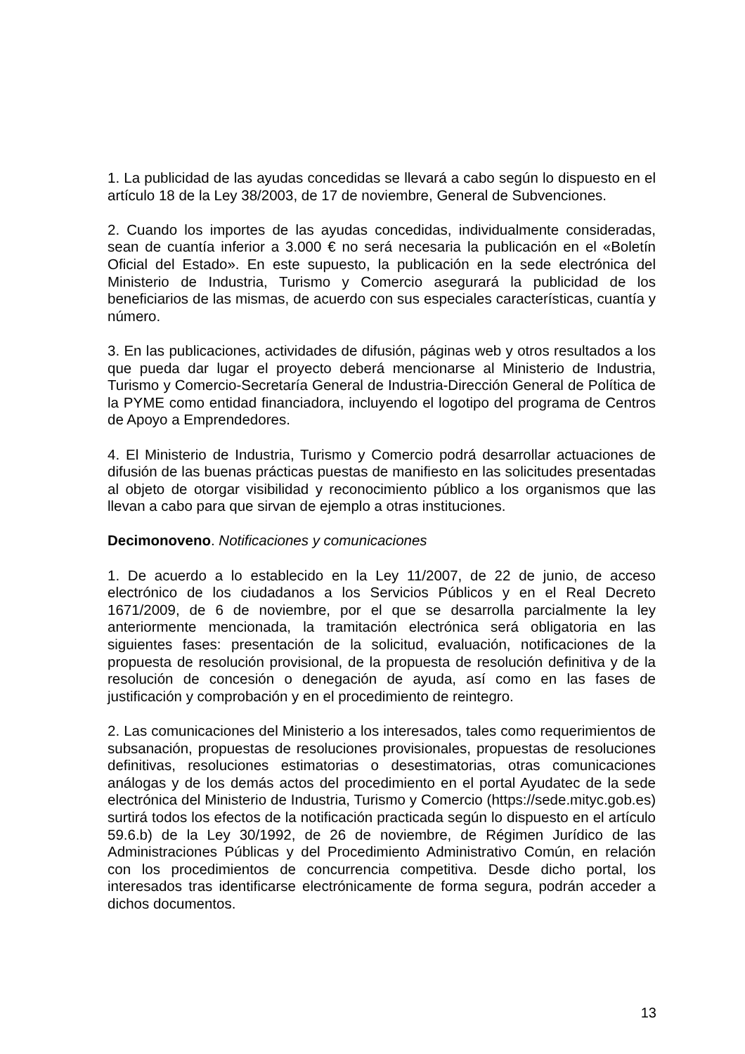1. La publicidad de las ayudas concedidas se llevará a cabo según lo dispuesto en el artículo 18 de la Ley 38/2003, de 17 de noviembre, General de Subvenciones.
2. Cuando los importes de las ayudas concedidas, individualmente consideradas, sean de cuantía inferior a 3.000 € no será necesaria la publicación en el «Boletín Oficial del Estado». En este supuesto, la publicación en la sede electrónica del Ministerio de Industria, Turismo y Comercio asegurará la publicidad de los beneficiarios de las mismas, de acuerdo con sus especiales características, cuantía y número.
3. En las publicaciones, actividades de difusión, páginas web y otros resultados a los que pueda dar lugar el proyecto deberá mencionarse al Ministerio de Industria, Turismo y Comercio-Secretaría General de Industria-Dirección General de Política de la PYME como entidad financiadora, incluyendo el logotipo del programa de Centros de Apoyo a Emprendedores.
4. El Ministerio de Industria, Turismo y Comercio podrá desarrollar actuaciones de difusión de las buenas prácticas puestas de manifiesto en las solicitudes presentadas al objeto de otorgar visibilidad y reconocimiento público a los organismos que las llevan a cabo para que sirvan de ejemplo a otras instituciones.
Decimonoveno. Notificaciones y comunicaciones
1. De acuerdo a lo establecido en la Ley 11/2007, de 22 de junio, de acceso electrónico de los ciudadanos a los Servicios Públicos y en el Real Decreto 1671/2009, de 6 de noviembre, por el que se desarrolla parcialmente la ley anteriormente mencionada, la tramitación electrónica será obligatoria en las siguientes fases: presentación de la solicitud, evaluación, notificaciones de la propuesta de resolución provisional, de la propuesta de resolución definitiva y de la resolución de concesión o denegación de ayuda, así como en las fases de justificación y comprobación y en el procedimiento de reintegro.
2. Las comunicaciones del Ministerio a los interesados, tales como requerimientos de subsanación, propuestas de resoluciones provisionales, propuestas de resoluciones definitivas, resoluciones estimatorias o desestimatorias, otras comunicaciones análogas y de los demás actos del procedimiento en el portal Ayudatec de la sede electrónica del Ministerio de Industria, Turismo y Comercio (https://sede.mityc.gob.es) surtirá todos los efectos de la notificación practicada según lo dispuesto en el artículo 59.6.b) de la Ley 30/1992, de 26 de noviembre, de Régimen Jurídico de las Administraciones Públicas y del Procedimiento Administrativo Común, en relación con los procedimientos de concurrencia competitiva. Desde dicho portal, los interesados tras identificarse electrónicamente de forma segura, podrán acceder a dichos documentos.
13